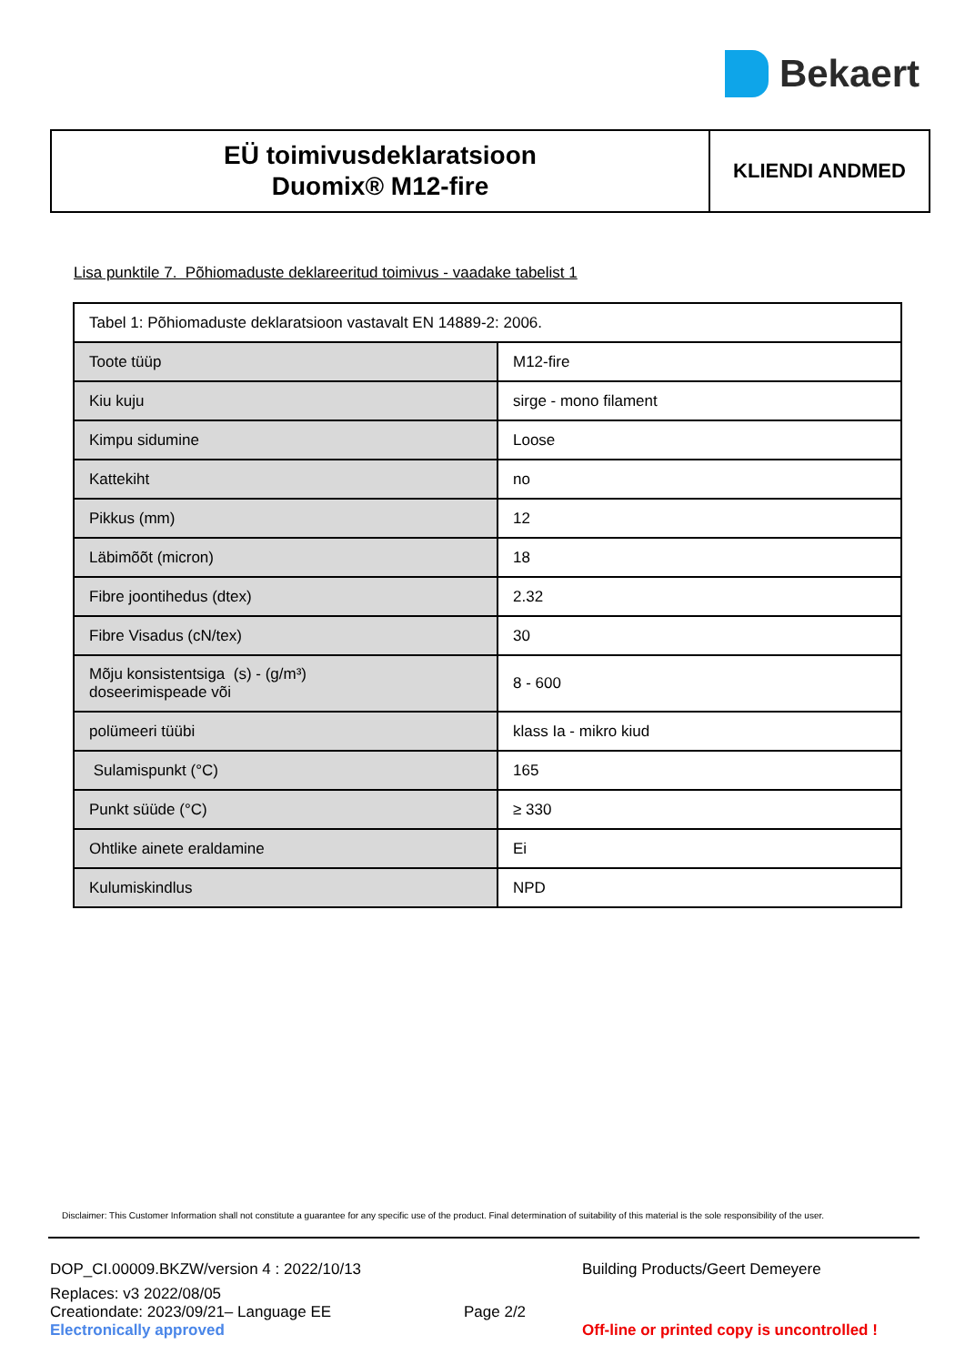Bekaert
EÜ toimivusdeklaratsioon
Duomix® M12-fire
KLIENDI ANDMED
Lisa punktile 7. Põhiomaduste deklareeritud toimivus - vaadake tabelist 1
| Tabel 1: Põhiomaduste deklaratsioon vastavalt EN 14889-2: 2006. | |
| Toote tüüp | M12-fire |
| Kiu kuju | sirge - mono filament |
| Kimpu sidumine | Loose |
| Kattekiht | no |
| Pikkus (mm) | 12 |
| Läbimõõt (micron) | 18 |
| Fibre joontihedus (dtex) | 2.32 |
| Fibre Visadus (cN/tex) | 30 |
| Mõju konsistentsiga (s) - (g/m³) doseerimispeade või | 8 - 600 |
| polümeeri tüübi | klass Ia - mikro kiud |
| Sulamispunkt (°C) | 165 |
| Punkt süüde (°C) | ≥ 330 |
| Ohtlike ainete eraldamine | Ei |
| Kulumiskindlus | NPD |
Disclaimer: This Customer Information shall not constitute a guarantee for any specific use of the product. Final determination of suitability of this material is the sole responsibility of the user.
DOP_CI.00009.BKZW/version 4 : 2022/10/13
Building Products/Geert Demeyere
Replaces: v3 2022/08/05
Creationdate: 2023/09/21– Language EE
Electronically approved
Page 2/2
Off-line or printed copy is uncontrolled !